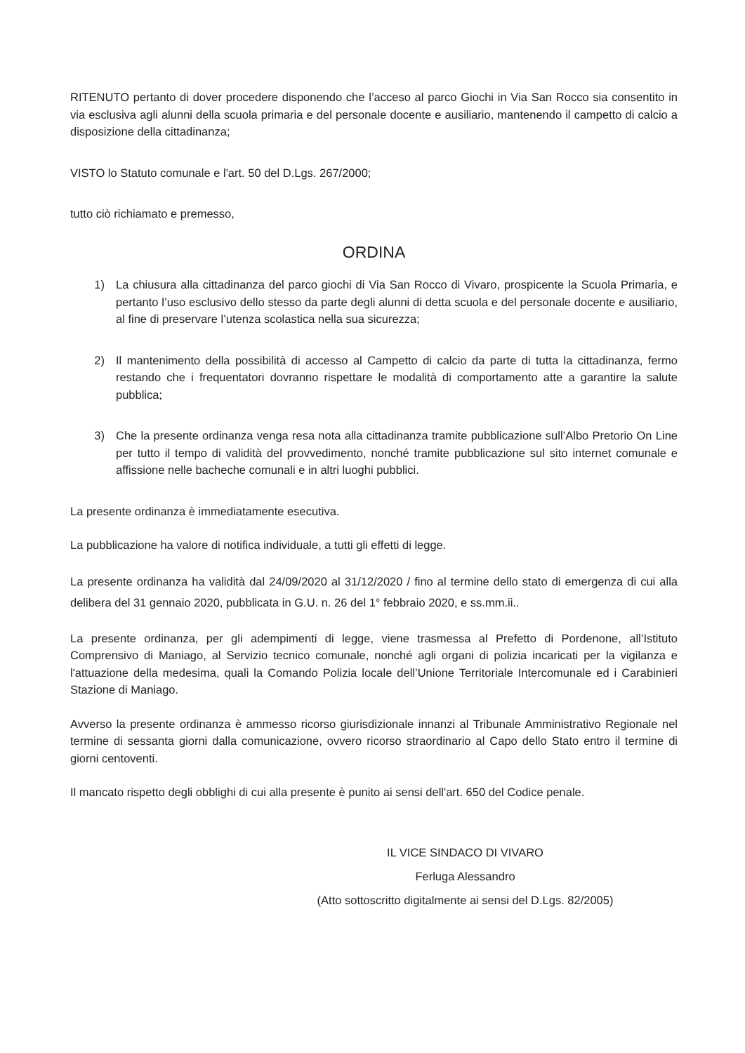RITENUTO pertanto di dover procedere disponendo che l’acceso al parco Giochi in Via San Rocco sia consentito in via esclusiva agli alunni della scuola primaria e del personale docente e ausiliario, mantenendo il campetto di calcio a disposizione della cittadinanza;
VISTO lo Statuto comunale e l'art. 50 del D.Lgs. 267/2000;
tutto ciò richiamato e premesso,
ORDINA
1) La chiusura alla cittadinanza del parco giochi di Via San Rocco di Vivaro, prospicente la Scuola Primaria, e pertanto l’uso esclusivo dello stesso da parte degli alunni di detta scuola e del personale docente e ausiliario, al fine di preservare l’utenza scolastica nella sua sicurezza;
2) Il mantenimento della possibilità di accesso al Campetto di calcio da parte di tutta la cittadinanza, fermo restando che i frequentatori dovranno rispettare le modalità di comportamento atte a garantire la salute pubblica;
3) Che la presente ordinanza venga resa nota alla cittadinanza tramite pubblicazione sull’Albo Pretorio On Line per tutto il tempo di validità del provvedimento, nonché tramite pubblicazione sul sito internet comunale e affissione nelle bacheche comunali e in altri luoghi pubblici.
La presente ordinanza è immediatamente esecutiva.
La pubblicazione ha valore di notifica individuale, a tutti gli effetti di legge.
La presente ordinanza ha validità dal 24/09/2020 al 31/12/2020 / fino al termine dello stato di emergenza di cui alla delibera del 31 gennaio 2020, pubblicata in G.U. n. 26 del 1° febbraio 2020, e ss.mm.ii..
La presente ordinanza, per gli adempimenti di legge, viene trasmessa al Prefetto di Pordenone, all’Istituto Comprensivo di Maniago, al Servizio tecnico comunale, nonché agli organi di polizia incaricati per la vigilanza e l'attuazione della medesima, quali la Comando Polizia locale dell’Unione Territoriale Intercomunale ed i Carabinieri Stazione di Maniago.
Avverso la presente ordinanza è ammesso ricorso giurisdizionale innanzi al Tribunale Amministrativo Regionale nel termine di sessanta giorni dalla comunicazione, ovvero ricorso straordinario al Capo dello Stato entro il termine di giorni centoventi.
Il mancato rispetto degli obblighi di cui alla presente è punito ai sensi dell'art. 650 del Codice penale.
IL VICE SINDACO DI VIVARO
Ferluga Alessandro
(Atto sottoscritto digitalmente ai sensi del D.Lgs. 82/2005)